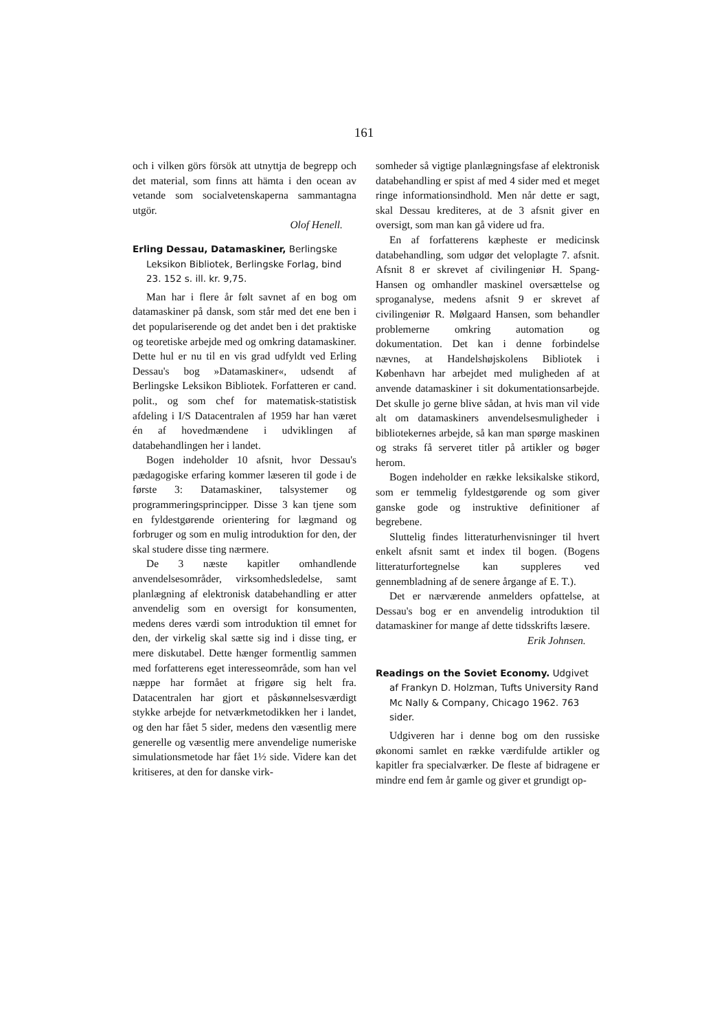161
och i vilken görs försök att utnyttja de begrepp och det material, som finns att hämta i den ocean av vetande som socialvetenskaperna sammantagna utgör.
Olof Henell.
Erling Dessau, Datamaskiner, Berlingske Leksikon Bibliotek, Berlingske Forlag, bind 23. 152 s. ill. kr. 9,75.
Man har i flere år følt savnet af en bog om datamaskiner på dansk, som står med det ene ben i det populariserende og det andet ben i det praktiske og teoretiske arbejde med og omkring datamaskiner. Dette hul er nu til en vis grad udfyldt ved Erling Dessau's bog »Datamaskiner«, udsendt af Berlingske Leksikon Bibliotek. Forfatteren er cand. polit., og som chef for matematisk-statistisk afdeling i I/S Datacentralen af 1959 har han været én af hovedmændene i udviklingen af databehandlingen her i landet.
Bogen indeholder 10 afsnit, hvor Dessau's pædagogiske erfaring kommer læseren til gode i de første 3: Datamaskiner, talsystemer og programmeringsprincipper. Disse 3 kan tjene som en fyldestgørende orientering for lægmand og forbruger og som en mulig introduktion for den, der skal studere disse ting nærmere.
De 3 næste kapitler omhandlende anvendelsesområder, virksomhedsledelse, samt planlægning af elektronisk databehandling er atter anvendelig som en oversigt for konsumenten, medens deres værdi som introduktion til emnet for den, der virkelig skal sætte sig ind i disse ting, er mere diskutabel. Dette hænger formentlig sammen med forfatterens eget interesseområde, som han vel næppe har formået at frigøre sig helt fra. Datacentralen har gjort et påskønnelsesværdigt stykke arbejde for netværkmetodikken her i landet, og den har fået 5 sider, medens den væsentlig mere generelle og væsentlig mere anvendelige numeriske simulationsmetode har fået 1½ side. Videre kan det kritiseres, at den for danske virk-
somheder så vigtige planlægningsfase af elektronisk databehandling er spist af med 4 sider med et meget ringe informationsindhold. Men når dette er sagt, skal Dessau krediteres, at de 3 afsnit giver en oversigt, som man kan gå videre ud fra.
En af forfatterens kæpheste er medicinsk databehandling, som udgør det veloplagte 7. afsnit. Afsnit 8 er skrevet af civilingeniør H. Spang-Hansen og omhandler maskinel oversættelse og sproganalyse, medens afsnit 9 er skrevet af civilingeniør R. Mølgaard Hansen, som behandler problemerne omkring automation og dokumentation. Det kan i denne forbindelse nævnes, at Handelshøjskolens Bibliotek i København har arbejdet med muligheden af at anvende datamaskiner i sit dokumentationsarbejde. Det skulle jo gerne blive sådan, at hvis man vil vide alt om datamaskiners anvendelsesmuligheder i bibliotekernes arbejde, så kan man spørge maskinen og straks få serveret titler på artikler og bøger herom.
Bogen indeholder en række leksikalske stikord, som er temmelig fyldestgørende og som giver ganske gode og instruktive definitioner af begrebene.
Sluttelig findes litteraturhenvisninger til hvert enkelt afsnit samt et index til bogen. (Bogens litteraturfortegnelse kan suppleres ved gennembladning af de senere årgange af E. T.).
Det er nærværende anmelders opfattelse, at Dessau's bog er en anvendelig introduktion til datamaskiner for mange af dette tidsskrifts læsere.
Erik Johnsen.
Readings on the Soviet Economy. Udgivet af Frankyn D. Holzman, Tufts University Rand Mc Nally & Company, Chicago 1962. 763 sider.
Udgiveren har i denne bog om den russiske økonomi samlet en række værdifulde artikler og kapitler fra specialværker. De fleste af bidragene er mindre end fem år gamle og giver et grundigt op-